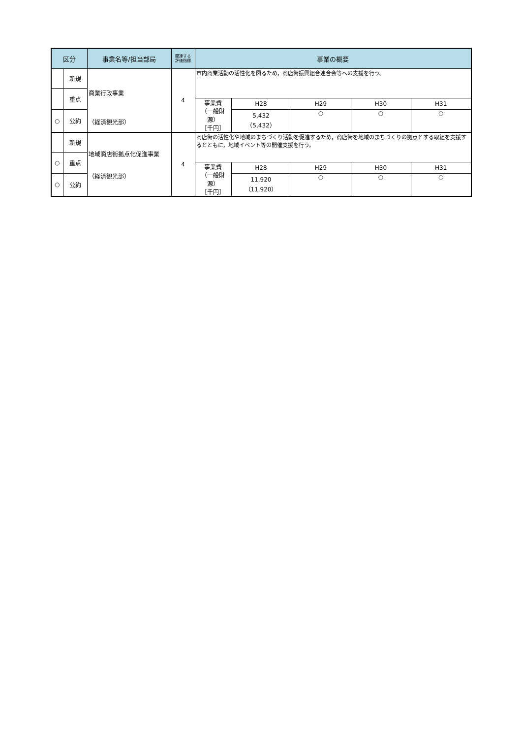| 区分 | | 事業名等/担当部局 | 関連する 評価指標 | 事業の概要 | | | | |
| --- | --- | --- | --- | --- | --- | --- | --- | --- |
| | 新規 | 商業行政事業 （経済観光部） | 4 | 市内商業活動の活性化を図るため，商店街振興組合連合会等への支援を行う。 | | | | |
| | 重点 | | | | | | | |
| | | | | 事業費 （一般財源） ［千円］ | H28 | H29 | H30 | H31 |
| ○ | 公約 | | | | 5,432 （5,432） | ○ | ○ | ○ |
| | 新規 | 地域商店街拠点化促進事業 （経済観光部） | 4 | 商店街の活性化や地域のまちづくり活動を促進するため，商店街を地域のまちづくりの拠点とする取組を支援するとともに，地域イベント等の開催支援を行う。 | | | | |
| ○ | 重点 | | | | | | | |
| | | | | 事業費 （一般財源） ［千円］ | H28 | H29 | H30 | H31 |
| ○ | 公約 | | | | 11,920 （11,920） | ○ | ○ | ○ |